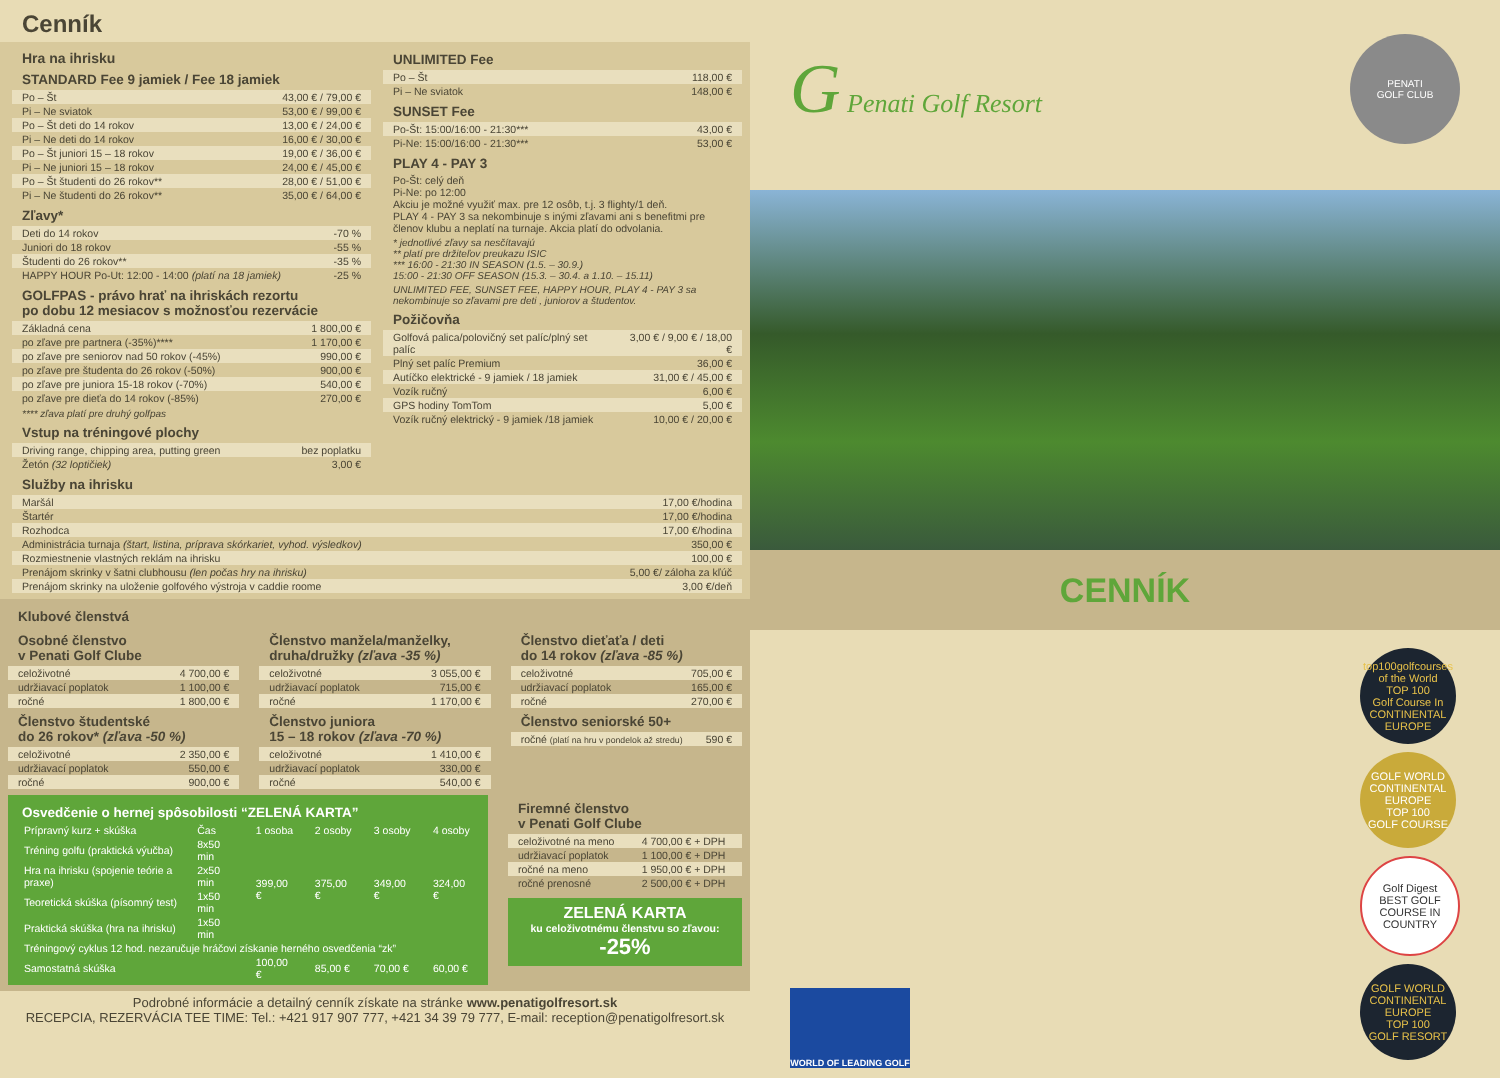Cenník
Hra na ihrisku
STANDARD Fee 9 jamiek / Fee 18 jamiek
| Po – Št | 43,00 € / 79,00 € |
| Pi – Ne sviatok | 53,00 € / 99,00 € |
| Po – Št deti do 14 rokov | 13,00 € / 24,00 € |
| Pi – Ne deti do 14 rokov | 16,00 € / 30,00 € |
| Po – Št juniori 15 – 18 rokov | 19,00 € / 36,00 € |
| Pi – Ne juniori 15 – 18 rokov | 24,00 € / 45,00 € |
| Po – Št študenti do 26 rokov** | 28,00 € / 51,00 € |
| Pi – Ne študenti do 26 rokov** | 35,00 € / 64,00 € |
Zľavy*
| Deti do 14 rokov | -70 % |
| Juniori do 18 rokov | -55 % |
| Študenti do 26 rokov** | -35 % |
| HAPPY HOUR Po-Ut: 12:00 - 14:00 (platí na 18 jamiek) | -25 % |
GOLFPAS - právo hrať na ihriskách rezortu
po dobu 12 mesiacov s možnosťou rezervácie
| Základná cena | 1 800,00 € |
| po zľave pre partnera (-35%)**** | 1 170,00 € |
| po zľave pre seniorov nad 50 rokov (-45%) | 990,00 € |
| po zľave pre študenta do 26 rokov (-50%) | 900,00 € |
| po zľave pre juniora 15-18 rokov (-70%) | 540,00 € |
| po zľave pre dieťa do 14 rokov (-85%) | 270,00 € |
**** zľava platí pre druhý golfpas
Vstup na tréningové plochy
| Driving range, chipping area, putting green | bez poplatku |
| Žetón (32 loptičiek) | 3,00 € |
UNLIMITED Fee
| Po – Št | 118,00 € |
| Pi – Ne sviatok | 148,00 € |
SUNSET Fee
| Po-Št: 15:00/16:00 - 21:30*** | 43,00 € |
| Pi-Ne: 15:00/16:00 - 21:30*** | 53,00 € |
PLAY 4 - PAY 3
Po-Št: celý deň
Pi-Ne: po 12:00
Akciu je možné využiť max. pre 12 osôb, t.j. 3 flighty/1 deň.
PLAY 4 - PAY 3 sa nekombinuje s inými zľavami ani s benefitmi pre členov klubu a neplatí na turnaje. Akcia platí do odvolania.
* jednotlivé zľavy sa nesčítavajú
** platí pre držiteľov preukazu ISIC
*** 16:00 - 21:30 IN SEASON (1.5. – 30.9.)
15:00 - 21:30 OFF SEASON (15.3. – 30.4. a 1.10. – 15.11)
UNLIMITED FEE, SUNSET FEE, HAPPY HOUR, PLAY 4 - PAY 3 sa nekombinuje so zľavami pre deti , juniorov a študentov.
Požičovňa
| Golfová palica/polovičný set palíc/plný set palíc | 3,00 € / 9,00 € / 18,00 € |
| Plný set palíc Premium | 36,00 € |
| Autíčko elektrické - 9 jamiek / 18 jamiek | 31,00 € / 45,00 € |
| Vozík ručný | 6,00 € |
| GPS hodiny TomTom | 5,00 € |
| Vozík ručný elektrický - 9 jamiek /18 jamiek | 10,00 € / 20,00 € |
Služby na ihrisku
| Maršál | 17,00 €/hodina |
| Štartér | 17,00 €/hodina |
| Rozhodca | 17,00 €/hodina |
| Administrácia turnaja (štart, listina, príprava skórkariet, vyhod. výsledkov) | 350,00 € |
| Rozmiestnenie vlastných reklám na ihrisku | 100,00 € |
| Prenájom skrinky v šatni clubhousu (len počas hry na ihrisku) | 5,00 €/ záloha za kľúč |
| Prenájom skrinky na uloženie golfového výstroja v caddie roome | 3,00 €/deň |
Klubové členstvá
Osobné členstvo
v Penati Golf Clube
| celoživotné | 4 700,00 € |
| udržiavací poplatok | 1 100,00 € |
| ročné | 1 800,00 € |
Členstvo študentské
do 26 rokov* (zľava -50 %)
| celoživotné | 2 350,00 € |
| udržiavací poplatok | 550,00 € |
| ročné | 900,00 € |
Členstvo manžela/manželky,
druha/družky (zľava -35 %)
| celoživotné | 3 055,00 € |
| udržiavací poplatok | 715,00 € |
| ročné | 1 170,00 € |
Členstvo juniora
15 – 18 rokov (zľava -70 %)
| celoživotné | 1 410,00 € |
| udržiavací poplatok | 330,00 € |
| ročné | 540,00 € |
Členstvo dieťaťa / deti
do 14 rokov (zľava -85 %)
| celoživotné | 705,00 € |
| udržiavací poplatok | 165,00 € |
| ročné | 270,00 € |
Členstvo seniorské 50+
| ročné (platí na hru v pondelok až stredu) | 590 € |
Osvedčenie o hernej spôsobilosti “ZELENÁ KARTA”
| Prípravný kurz + skúška | Čas | 1 osoba | 2 osoby | 3 osoby | 4 osoby |
| Tréning golfu (praktická výučba) | 8x50 min | 399,00 € | 375,00 € | 349,00 € | 324,00 € |
| Hra na ihrisku (spojenie teórie a praxe) | 2x50 min | | | | |
| Teoretická skúška (písomný test) | 1x50 min | | | | |
| Praktická skúška (hra na ihrisku) | 1x50 min | | | | |
| Tréningový cyklus 12 hod. nezaručuje hráčovi získanie herného osvedčenia “zk” | | | | | |
| Samostatná skúška | | 100,00 € | 85,00 € | 70,00 € | 60,00 € |
Firemné členstvo
v Penati Golf Clube
| celoživotné na meno | 4 700,00 € + DPH |
| udržiavací poplatok | 1 100,00 € + DPH |
| ročné na meno | 1 950,00 € + DPH |
| ročné prenosné | 2 500,00 € + DPH |
ZELENÁ KARTA
ku celoživotnému členstvu so zľavou:
-25%
Podrobné informácie a detailný cenník získate na stránke www.penatigolfresort.sk
RECEPCIA, REZERVÁCIA TEE TIME: Tel.: +421 917 907 777, +421 34 39 79 777, E-mail: reception@penatigolfresort.sk
G Penati Golf Resort
PENATI
GOLF CLUB
CENNÍK
WORLD OF LEADING GOLF
top100golfcourses of the World
TOP 100
Golf Course In CONTINENTAL EUROPE
GOLF WORLD
CONTINENTAL EUROPE
TOP 100
GOLF COURSE
Golf Digest
BEST GOLF COURSE IN COUNTRY
GOLF WORLD
CONTINENTAL EUROPE
TOP 100
GOLF RESORT